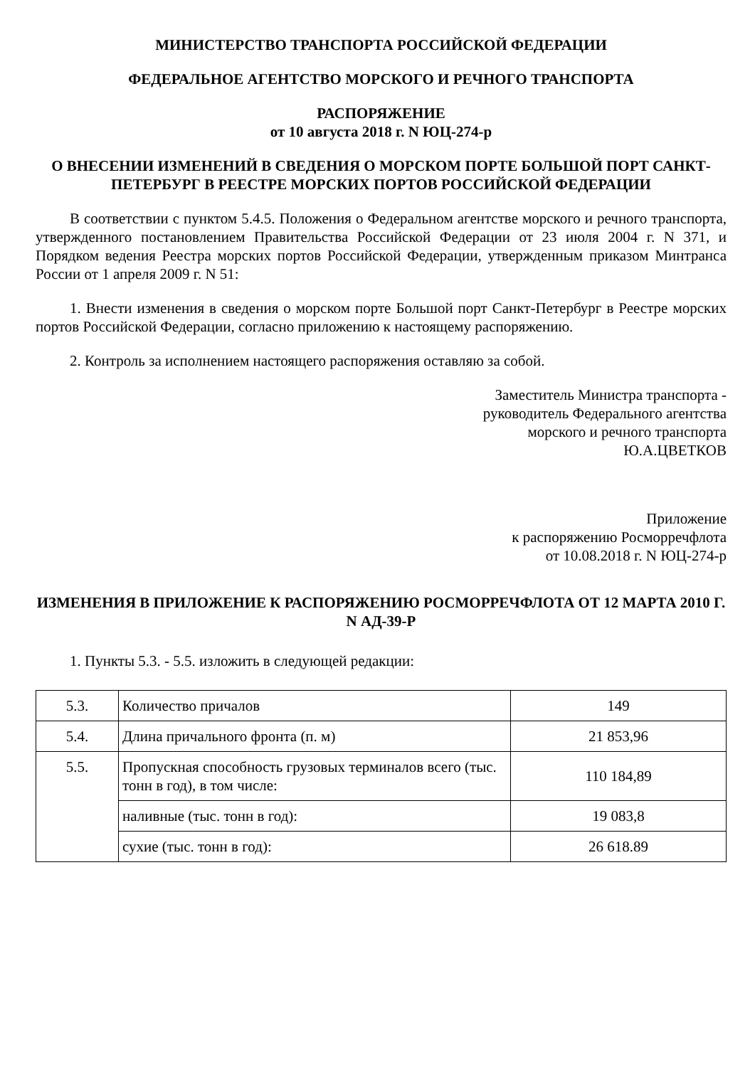МИНИСТЕРСТВО ТРАНСПОРТА РОССИЙСКОЙ ФЕДЕРАЦИИ
ФЕДЕРАЛЬНОЕ АГЕНТСТВО МОРСКОГО И РЕЧНОГО ТРАНСПОРТА
РАСПОРЯЖЕНИЕ
от 10 августа 2018 г. N ЮЦ-274-р
О ВНЕСЕНИИ ИЗМЕНЕНИЙ В СВЕДЕНИЯ О МОРСКОМ ПОРТЕ БОЛЬШОЙ ПОРТ САНКТ-ПЕТЕРБУРГ В РЕЕСТРЕ МОРСКИХ ПОРТОВ РОССИЙСКОЙ ФЕДЕРАЦИИ
В соответствии с пунктом 5.4.5. Положения о Федеральном агентстве морского и речного транспорта, утвержденного постановлением Правительства Российской Федерации от 23 июля 2004 г. N 371, и Порядком ведения Реестра морских портов Российской Федерации, утвержденным приказом Минтранса России от 1 апреля 2009 г. N 51:
1. Внести изменения в сведения о морском порте Большой порт Санкт-Петербург в Реестре морских портов Российской Федерации, согласно приложению к настоящему распоряжению.
2. Контроль за исполнением настоящего распоряжения оставляю за собой.
Заместитель Министра транспорта -
руководитель Федерального агентства
морского и речного транспорта
Ю.А.ЦВЕТКОВ
Приложение
к распоряжению Росморречфлота
от 10.08.2018 г. N ЮЦ-274-р
ИЗМЕНЕНИЯ В ПРИЛОЖЕНИЕ К РАСПОРЯЖЕНИЮ РОСМОРРЕЧФЛОТА ОТ 12 МАРТА 2010 Г. N АД-39-Р
1. Пункты 5.3. - 5.5. изложить в следующей редакции:
| 5.3. | Количество причалов | 149 |
| 5.4. | Длина причального фронта (п. м) | 21 853,96 |
| 5.5. | Пропускная способность грузовых терминалов всего (тыс. тонн в год), в том числе: | 110 184,89 |
| | наливные (тыс. тонн в год): | 19 083,8 |
| | сухие (тыс. тонн в год): | 26 618.89 |